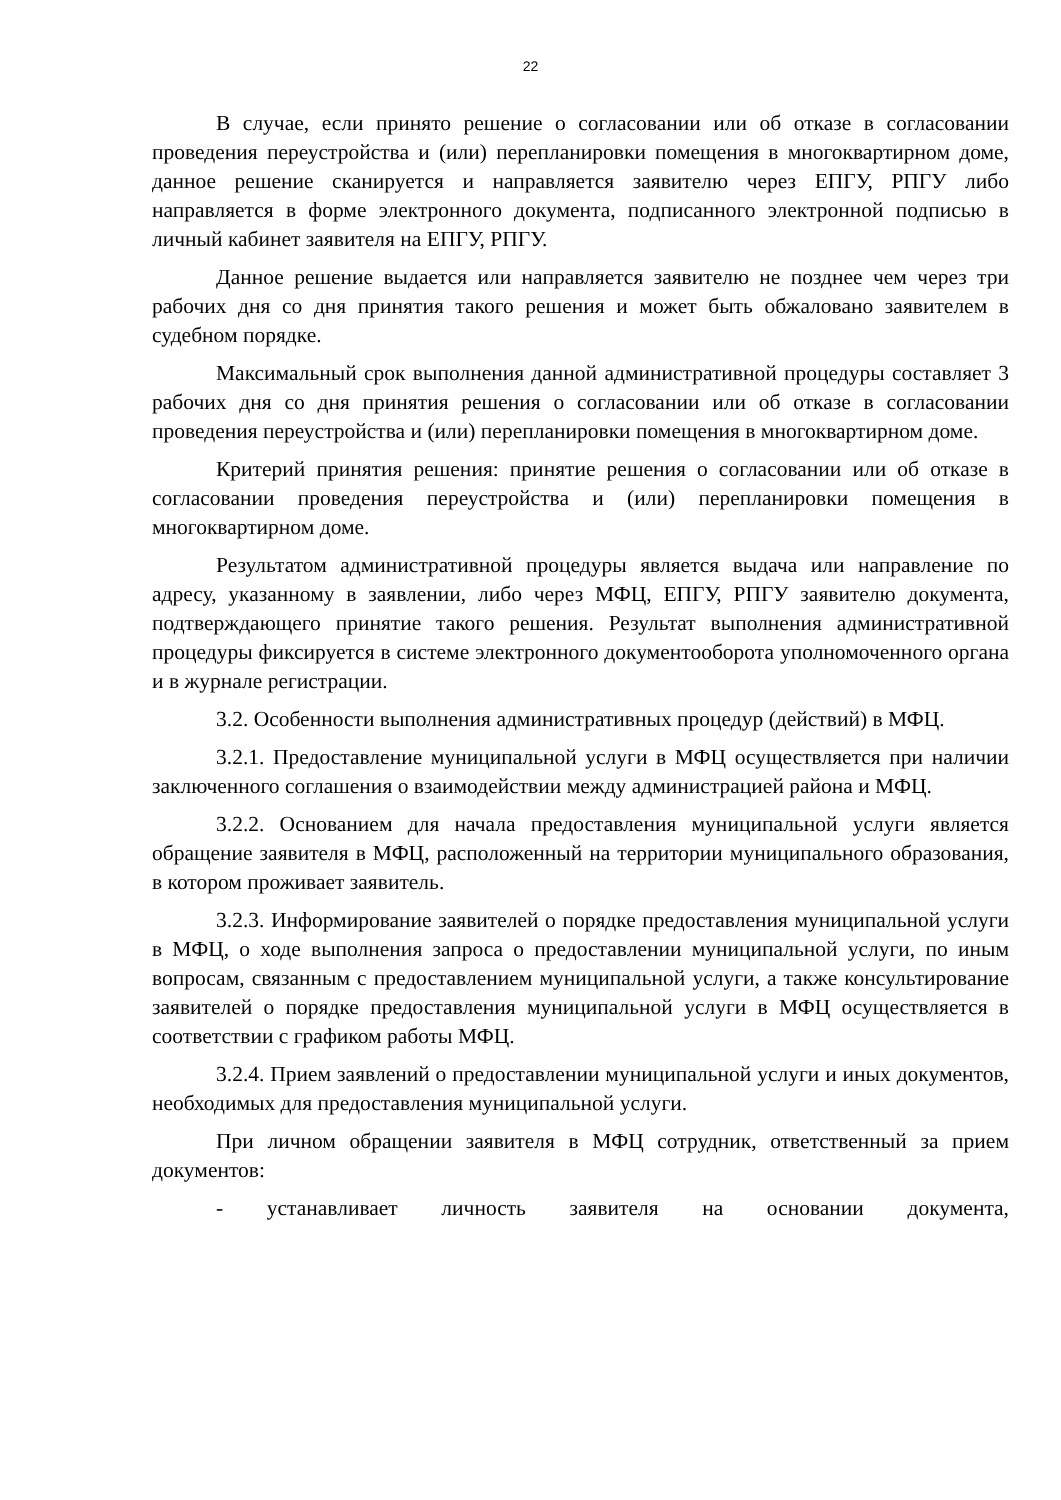22
В случае, если принято решение о согласовании или об отказе в согласовании проведения переустройства и (или) перепланировки помещения в многоквартирном доме, данное решение сканируется и направляется заявителю через ЕПГУ, РПГУ либо направляется в форме электронного документа, подписанного электронной подписью в личный кабинет заявителя на ЕПГУ, РПГУ.
Данное решение выдается или направляется заявителю не позднее чем через три рабочих дня со дня принятия такого решения и может быть обжаловано заявителем в судебном порядке.
Максимальный срок выполнения данной административной процедуры составляет 3 рабочих дня со дня принятия решения о согласовании или об отказе в согласовании проведения переустройства и (или) перепланировки помещения в многоквартирном доме.
Критерий принятия решения: принятие решения о согласовании или об отказе в согласовании проведения переустройства и (или) перепланировки помещения в многоквартирном доме.
Результатом административной процедуры является выдача или направление по адресу, указанному в заявлении, либо через МФЦ, ЕПГУ, РПГУ заявителю документа, подтверждающего принятие такого решения. Результат выполнения административной процедуры фиксируется в системе электронного документооборота уполномоченного органа и в журнале регистрации.
3.2. Особенности выполнения административных процедур (действий) в МФЦ.
3.2.1. Предоставление муниципальной услуги в МФЦ осуществляется при наличии заключенного соглашения о взаимодействии между администрацией района и МФЦ.
3.2.2. Основанием для начала предоставления муниципальной услуги является обращение заявителя в МФЦ, расположенный на территории муниципального образования, в котором проживает заявитель.
3.2.3. Информирование заявителей о порядке предоставления муниципальной услуги в МФЦ, о ходе выполнения запроса о предоставлении муниципальной услуги, по иным вопросам, связанным с предоставлением муниципальной услуги, а также консультирование заявителей о порядке предоставления муниципальной услуги в МФЦ осуществляется в соответствии с графиком работы МФЦ.
3.2.4. Прием заявлений о предоставлении муниципальной услуги и иных документов, необходимых для предоставления муниципальной услуги.
При личном обращении заявителя в МФЦ сотрудник, ответственный за прием документов:
- устанавливает личность заявителя на основании документа,